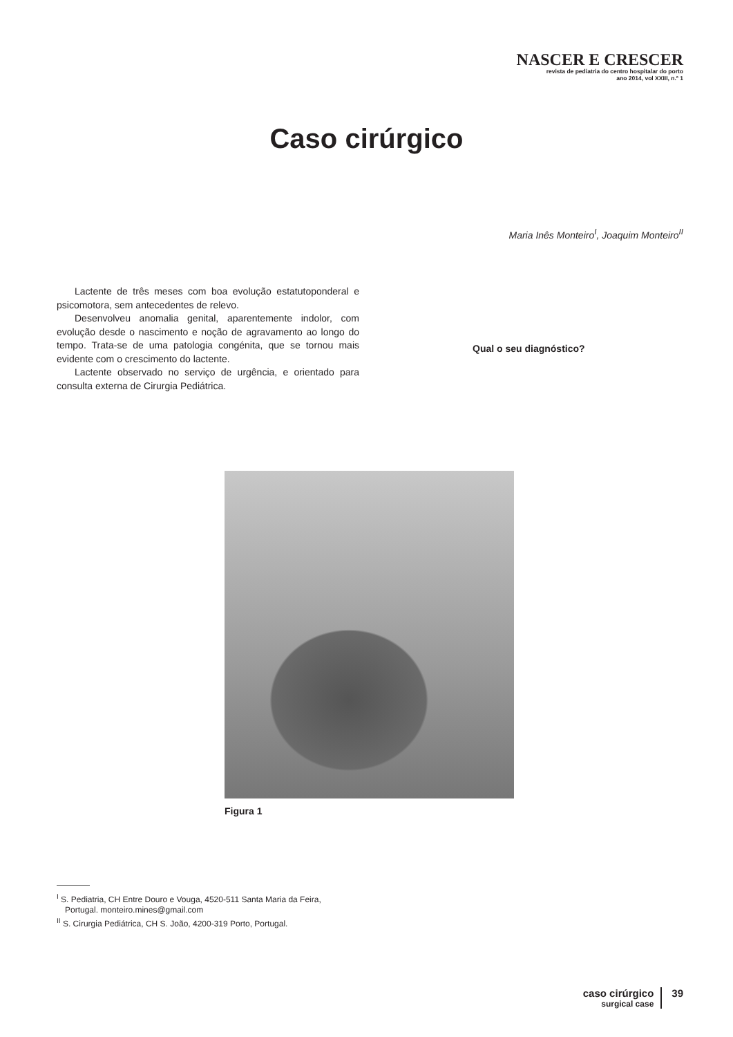NASCER E CRESCER
revista de pediatria do centro hospitalar do porto
ano 2014, vol XXIII, n.º 1
Caso cirúrgico
Maria Inês Monteiro<sup>I</sup>, Joaquim Monteiro<sup>II</sup>
Lactente de três meses com boa evolução estatutoponderal e psicomotora, sem antecedentes de relevo.
Desenvolveu anomalia genital, aparentemente indolor, com evolução desde o nascimento e noção de agravamento ao longo do tempo. Trata-se de uma patologia congénita, que se tornou mais evidente com o crescimento do lactente.
Lactente observado no serviço de urgência, e orientado para consulta externa de Cirurgia Pediátrica.
Qual o seu diagnóstico?
Figura 1
<sup>I</sup> S. Pediatria, CH Entre Douro e Vouga, 4520-511 Santa Maria da Feira, Portugal. monteiro.mines@gmail.com
<sup>II</sup> S. Cirurgia Pediátrica, CH S. João, 4200-319 Porto, Portugal.
caso cirúrgico
surgical case
39